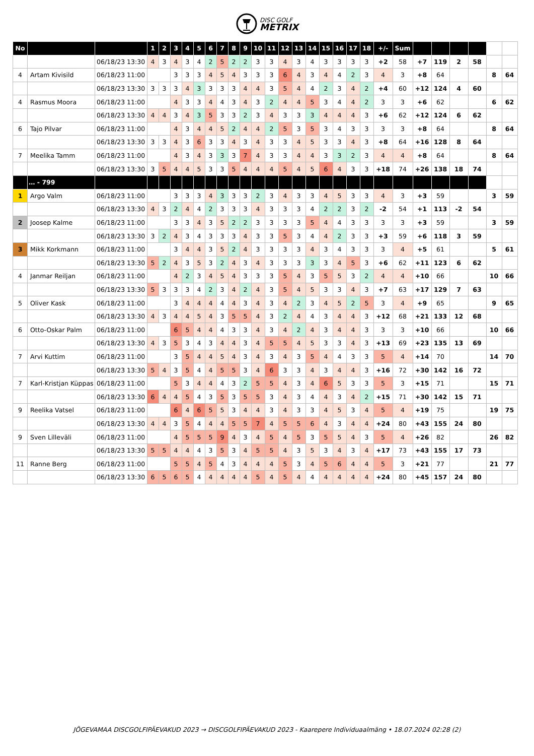DISC GOLF
METRIX
| No | | | 1 | 2 | 3 | 4 | 5 | 6 | 7 | 8 | 9 | 10 | 11 | 12 | 13 | 14 | 15 | 16 | 17 | 18 | +/- | Sum | | | | | | |
| | | 06/18/23 13:30 | 4 | 3 | 4 | 3 | 4 | 2 | 5 | 2 | 2 | 3 | 3 | 4 | 3 | 4 | 3 | 3 | 3 | 3 | +2 | 58 | +7 | 119 | 2 | 58 | | |
| 4 | Artam Kivisild | 06/18/23 11:00 | | | 3 | 3 | 3 | 4 | 5 | 4 | 3 | 3 | 3 | 6 | 4 | 3 | 4 | 4 | 2 | 3 | 4 | 3 | +8 | 64 | | | 8 | 64 |
| | | 06/18/23 13:30 | 3 | 3 | 3 | 4 | 3 | 3 | 3 | 3 | 4 | 4 | 3 | 5 | 4 | 4 | 2 | 3 | 4 | 2 | +4 | 60 | +12 | 124 | 4 | 60 | | |
| 4 | Rasmus Moora | 06/18/23 11:00 | | | 4 | 3 | 3 | 4 | 4 | 3 | 4 | 3 | 2 | 4 | 4 | 5 | 3 | 4 | 4 | 2 | 3 | 3 | +6 | 62 | | | 6 | 62 |
| | | 06/18/23 13:30 | 4 | 4 | 3 | 4 | 3 | 5 | 3 | 3 | 2 | 3 | 4 | 3 | 3 | 3 | 4 | 4 | 4 | 3 | +6 | 62 | +12 | 124 | 6 | 62 | | |
| 6 | Tajo Pilvar | 06/18/23 11:00 | | | 4 | 3 | 4 | 4 | 5 | 2 | 4 | 4 | 2 | 5 | 3 | 5 | 3 | 4 | 3 | 3 | 3 | 3 | +8 | 64 | | | 8 | 64 |
| | | 06/18/23 13:30 | 3 | 3 | 4 | 3 | 6 | 3 | 3 | 4 | 3 | 4 | 3 | 3 | 4 | 5 | 3 | 3 | 4 | 3 | +8 | 64 | +16 | 128 | 8 | 64 | | |
| 7 | Meelika Tamm | 06/18/23 11:00 | | | 4 | 3 | 4 | 3 | 3 | 3 | 7 | 4 | 3 | 3 | 4 | 4 | 3 | 3 | 2 | 3 | 4 | 4 | +8 | 64 | | | 8 | 64 |
| | | 06/18/23 13:30 | 3 | 5 | 4 | 4 | 5 | 3 | 3 | 5 | 4 | 4 | 4 | 5 | 4 | 5 | 6 | 4 | 3 | 3 | +18 | 74 | +26 | 138 | 18 | 74 | | |
| | … - 799 | | | | | | | | | | | | | | | | | | | | | | | | | | | |
| 1 | Argo Valm | 06/18/23 11:00 | | | 3 | 3 | 3 | 4 | 3 | 3 | 3 | 2 | 3 | 4 | 3 | 3 | 4 | 5 | 3 | 3 | 4 | 3 | +3 | 59 | | | 3 | 59 |
| | | 06/18/23 13:30 | 4 | 3 | 2 | 4 | 4 | 2 | 3 | 3 | 3 | 4 | 3 | 3 | 3 | 4 | 2 | 2 | 3 | 2 | -2 | 54 | +1 | 113 | -2 | 54 | | |
| 2 | Joosep Kalme | 06/18/23 11:00 | | | 3 | 3 | 4 | 3 | 5 | 2 | 2 | 3 | 3 | 3 | 3 | 5 | 4 | 4 | 3 | 3 | 3 | 3 | +3 | 59 | | | 3 | 59 |
| | | 06/18/23 13:30 | 3 | 2 | 4 | 3 | 4 | 3 | 3 | 3 | 4 | 3 | 3 | 5 | 3 | 4 | 4 | 2 | 3 | 3 | +3 | 59 | +6 | 118 | 3 | 59 | | |
| 3 | Mikk Korkmann | 06/18/23 11:00 | | | 3 | 4 | 4 | 3 | 5 | 2 | 4 | 3 | 3 | 3 | 3 | 4 | 3 | 4 | 3 | 3 | 3 | 4 | +5 | 61 | | | 5 | 61 |
| | | 06/18/23 13:30 | 5 | 2 | 4 | 3 | 5 | 3 | 2 | 4 | 3 | 4 | 3 | 3 | 3 | 3 | 3 | 4 | 5 | 3 | +6 | 62 | +11 | 123 | 6 | 62 | | |
| 4 | Janmar Reiljan | 06/18/23 11:00 | | | 4 | 2 | 3 | 4 | 5 | 4 | 3 | 3 | 3 | 5 | 4 | 3 | 5 | 5 | 3 | 2 | 4 | 4 | +10 | 66 | | | 10 | 66 |
| | | 06/18/23 13:30 | 5 | 3 | 3 | 3 | 4 | 2 | 3 | 4 | 2 | 4 | 3 | 5 | 4 | 5 | 3 | 3 | 4 | 3 | +7 | 63 | +17 | 129 | 7 | 63 | | |
| 5 | Oliver Kask | 06/18/23 11:00 | | | 3 | 4 | 4 | 4 | 4 | 4 | 3 | 4 | 3 | 4 | 2 | 3 | 4 | 5 | 2 | 5 | 3 | 4 | +9 | 65 | | | 9 | 65 |
| | | 06/18/23 13:30 | 4 | 3 | 4 | 4 | 5 | 4 | 3 | 5 | 5 | 4 | 3 | 2 | 4 | 4 | 3 | 4 | 4 | 3 | +12 | 68 | +21 | 133 | 12 | 68 | | |
| 6 | Otto-Oskar Palm | 06/18/23 11:00 | | | 6 | 5 | 4 | 4 | 4 | 3 | 3 | 4 | 3 | 4 | 2 | 4 | 3 | 4 | 4 | 3 | 3 | 3 | +10 | 66 | | | 10 | 66 |
| | | 06/18/23 13:30 | 4 | 3 | 5 | 3 | 4 | 3 | 4 | 4 | 3 | 4 | 5 | 5 | 4 | 5 | 3 | 3 | 4 | 3 | +13 | 69 | +23 | 135 | 13 | 69 | | |
| 7 | Arvi Kuttim | 06/18/23 11:00 | | | 3 | 5 | 4 | 4 | 5 | 4 | 3 | 4 | 3 | 4 | 3 | 5 | 4 | 4 | 3 | 3 | 5 | 4 | +14 | 70 | | | 14 | 70 |
| | | 06/18/23 13:30 | 5 | 4 | 3 | 5 | 4 | 4 | 5 | 5 | 3 | 4 | 6 | 3 | 3 | 4 | 3 | 4 | 4 | 3 | +16 | 72 | +30 | 142 | 16 | 72 | | |
| 7 | Karl-Kristjan Küppas | 06/18/23 11:00 | | | 5 | 3 | 4 | 4 | 4 | 3 | 2 | 5 | 5 | 4 | 3 | 4 | 6 | 5 | 3 | 3 | 5 | 3 | +15 | 71 | | | 15 | 71 |
| | | 06/18/23 13:30 | 6 | 4 | 4 | 5 | 4 | 3 | 5 | 3 | 5 | 5 | 3 | 4 | 3 | 4 | 4 | 3 | 4 | 2 | +15 | 71 | +30 | 142 | 15 | 71 | | |
| 9 | Reelika Vatsel | 06/18/23 11:00 | | | 6 | 4 | 6 | 5 | 5 | 3 | 4 | 4 | 3 | 4 | 3 | 3 | 4 | 5 | 3 | 4 | 5 | 4 | +19 | 75 | | | 19 | 75 |
| | | 06/18/23 13:30 | 4 | 4 | 3 | 5 | 4 | 4 | 4 | 5 | 5 | 7 | 4 | 5 | 5 | 6 | 4 | 3 | 4 | 4 | +24 | 80 | +43 | 155 | 24 | 80 | | |
| 9 | Sven Lilleväli | 06/18/23 11:00 | | | 4 | 5 | 5 | 5 | 9 | 4 | 3 | 4 | 5 | 4 | 5 | 3 | 5 | 5 | 4 | 3 | 5 | 4 | +26 | 82 | | | 26 | 82 |
| | | 06/18/23 13:30 | 5 | 5 | 4 | 4 | 4 | 3 | 5 | 3 | 4 | 5 | 5 | 4 | 3 | 5 | 3 | 4 | 3 | 4 | +17 | 73 | +43 | 155 | 17 | 73 | | |
| 11 | Ranne Berg | 06/18/23 11:00 | | | 5 | 5 | 4 | 5 | 4 | 3 | 4 | 4 | 4 | 5 | 3 | 4 | 5 | 6 | 4 | 4 | 5 | 3 | +21 | 77 | | | 21 | 77 |
| | | 06/18/23 13:30 | 6 | 5 | 6 | 5 | 4 | 4 | 4 | 4 | 4 | 5 | 4 | 5 | 4 | 4 | 4 | 4 | 4 | 4 | +24 | 80 | +45 | 157 | 24 | 80 | | |
JÕGEVAMAA DISCGOLFIPÄEVAKUD 2023 → DISCGOLFIPÄEVAKUD 2023 - Kaarepere Individuaalmäng • 18.07.2024 02:28 (2)